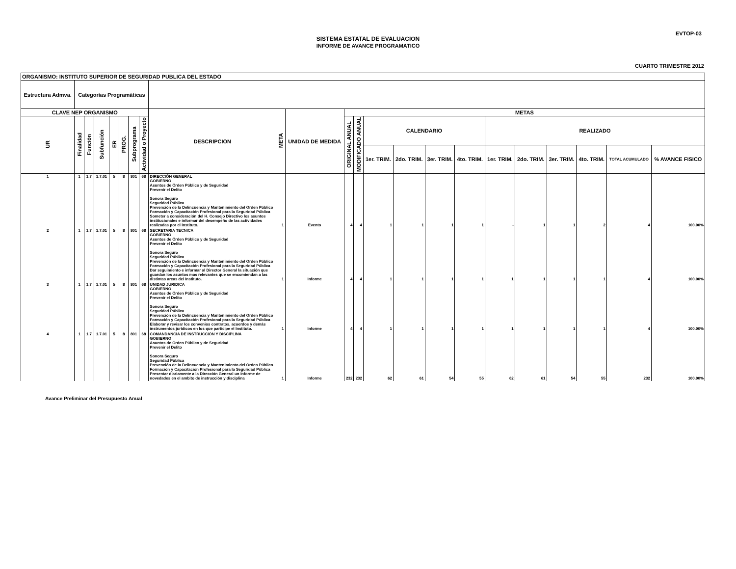EVTOP-03
SISTEMA ESTATAL DE EVALUACION
INFORME DE AVANCE PROGRAMATICO
CUARTO TRIMESTRE 2012
| ORGANISMO: INSTITUTO SUPERIOR DE SEGURIDAD PUBLICA DEL ESTADO | | | | | | | | | | | | | | | | | | | | | | |
| --- | --- | --- | --- | --- | --- | --- | --- | --- | --- | --- | --- | --- | --- | --- | --- | --- | --- | --- | --- | --- | --- | --- |
| Estructura Admva. | Categorías Programáticas | | | | | | | | | | | | | | | | | | | | | |
| CLAVE NEP ORGANISMO | | | | | | | | DESCRIPCION | META | UNIDAD DE MEDIDA | METAS | | | | | | | | | | | |
| UR | Finalidad | Función | Subfunción | ER | PROG. | Subprograma | Actividad o Proyecto | | | | ORIGINAL ANUAL | MODIFICADO ANUAL | CALENDARIO | | | | REALIZADO | | | | | |
| | | | | | | | | | | | | | 1er. TRIM. | 2do. TRIM. | 3er. TRIM. | 4to. TRIM. | 1er. TRIM. | 2do. TRIM. | 3er. TRIM. | 4to. TRIM. | TOTAL ACUMULADO | % AVANCE FISICO |
| 1 | 1 | 1.7 | 1.7.01 | 5 | 8 | 801 | 68 | DIRECCIÓN GENERAL GOBIERNO Asuntos de Órden Público y de Seguridad Prevenir el Delito Sonora Seguro Seguridad Pública Prevención de la Delincuencia y Mantenimiento del Orden Público Formación y Capacitación Profesional para la Seguridad Pública Someter a consideración del H. Consejo Directivo los asuntos institucionales e informar del desempeño de las actividades realizadas por el Instituto. | 1 | Evento | 4 | 4 | 1 | 1 | 1 | 1 | - | 1 | 1 | 2 | 4 | 100.00% |
| 2 | 1 | 1.7 | 1.7.01 | 5 | 8 | 801 | 68 | SECRETARIA TECNICA GOBIERNO Asuntos de Órden Público y de Seguridad Prevenir el Delito Sonora Seguro Seguridad Pública Prevención de la Delincuencia y Mantenimiento del Orden Público Formación y Capacitación Profesional para la Seguridad Pública Dar seguimiento e informar al Director General la situación que guardan los asuntos mas relevantes que se encomiendan a las distintas areas del Instituto. | 1 | Informe | 4 | 4 | 1 | 1 | 1 | 1 | 1 | 1 | 1 | 1 | 4 | 100.00% |
| 3 | 1 | 1.7 | 1.7.01 | 5 | 8 | 801 | 68 | UNIDAD JURIDICA GOBIERNO Asuntos de Órden Público y de Seguridad Prevenir el Delito Sonora Seguro Seguridad Pública Prevención de la Delincuencia y Mantenimiento del Orden Público Formación y Capacitación Profesional para la Seguridad Pública Elaborar y revisar los convenios contratos, acuerdos y demás instrumentos jurídicos en los que participe el Instituto. | 1 | Informe | 4 | 4 | 1 | 1 | 1 | 1 | 1 | 1 | 1 | 1 | 4 | 100.00% |
| 4 | 1 | 1.7 | 1.7.01 | 5 | 8 | 801 | 68 | COMANDANCIA DE INSTRUCCIÓN Y DISCIPLINA GOBIERNO Asuntos de Órden Público y de Seguridad Prevenir el Delito Sonora Seguro Seguridad Pública Prevención de la Delincuencia y Mantenimiento del Orden Público Formación y Capacitación Profesional para la Seguridad Pública Presentar diariamente a la Dirección General un informe de novedades en el ambito de instrucción y disciplina | 1 | Informe | 232 | 232 | 62 | 61 | 54 | 55 | 62 | 61 | 54 | 55 | 232 | 100.00% |
Avance Preliminar del Presupuesto Anual